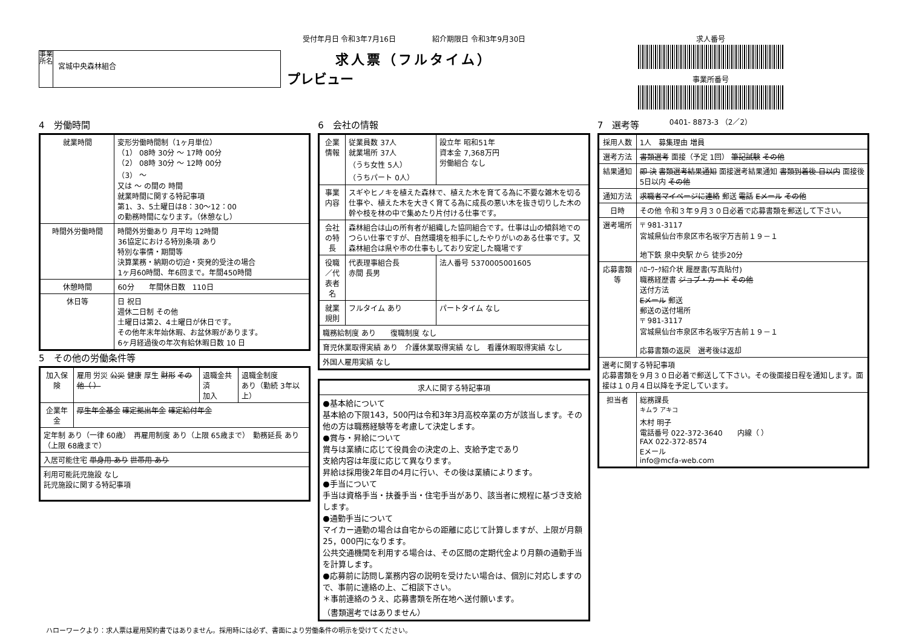事業所名
宮城中央森林組合
受付年月日 令和3年7月16日　　　　　紹介期限日 令和3年9月30日
求人票（フルタイム）
プレビュー
求人番号
事業所番号
0401- 8873-3 （2／2）
4　労働時間
| 就業時間 | 変形労働時間制（1ヶ月単位） （1） 08時 30分 ～ 17時 00分 （2） 08時 30分 ～ 12時 00分 （3） ～ 又は ～ の間の 時間 就業時間に関する特記事項 第1、3、5土曜日は8：30～12：00 の勤務時間になります。（休憩なし） |
| 時間外労働時間 | 時間外労働あり 月平均 12時間 36協定における特別条項 あり 特別な事情・期間等 決算業務・納期の切迫・突発的受注の場合 1ヶ月60時間、年6回まで。年間450時間 |
| 休憩時間 | 60分 年間休日数 110日 |
| 休日等 | 日 祝日 週休二日制 その他 土曜日は第2、4土曜日が休日です。 その他年末年始休暇、お盆休暇があります。 6ヶ月経過後の年次有給休暇日数 10 日 |
5　その他の労働条件等
| 加入保険 | 雇用 労災 公災 健康 厚生 財形 その他（ ） | 退職金共済 加入 | 退職金制度 あり（勤続 3年以上） |
| 企業年金 | 厚生年金基金 確定拠出年金 確定給付年金 | | |
| 定年制 あり（一律 60歳） 再雇用制度 あり（上限 65歳まで） 勤務延長 あり（上限 68歳まで） | | | |
| 入居可能住宅 単身用 あり 世帯用 あり | | | |
| 利用可能託児施設 なし 託児施設に関する特記事項 | | | |
6　会社の情報
| 企業情報 | 従業員数 37人 就業場所 37人 （うち女性 5人） （うちパート 0人） | 設立年 昭和51年 資本金 7,368万円 労働組合 なし |
| 事業内容 | スギやヒノキを植えた森林で、植えた木を育てる為に不要な雑木を切る仕事や、植えた木を大きく育てる為に成長の悪い木を抜き切りした木の幹や枝を林の中で集めたり片付ける仕事です。 | |
| 会社の特長 | 森林組合は山の所有者が組織した協同組合です。仕事は山の傾斜地でのつらい仕事ですが、自然環境を相手にしたやりがいのある仕事です。又森林組合は県や市の仕事もしており安定した職場です | |
| 役職／代表者名 | 代表理事組合長 赤間 長男 | 法人番号 5370005001605 |
| 就業規則 | フルタイム あり | パートタイム なし |
| 職務給制度 あり 復職制度 なし | | |
| 育児休業取得実績 あり 介護休業取得実績 なし 看護休暇取得実績 なし | | |
| 外国人雇用実績 なし | | |
| 求人に関する特記事項 |
| --- |
| ●基本給について 基本給の下限143，500円は令和3年3月高校卒業の方が該当します。その他の方は職務経験等を考慮して決定します。 ●賞与・昇給について 賞与は業績に応じて役員会の決定の上、支給予定であり 支給内容は年度に応じて異なります。 昇給は採用後2年目の4月に行い、その後は業績によります。 ●手当について 手当は資格手当・扶養手当・住宅手当があり、該当者に規程に基づき支給します。 ●通勤手当について マイカー通勤の場合は自宅からの距離に応じて計算しますが、上限が月額25，000円になります。 公共交通機関を利用する場合は、その区間の定期代金より月額の通勤手当を計算します。 ●応募前に訪問し業務内容の説明を受けたい場合は、個別に対応しますので、事前に連絡の上、ご相談下さい。 ＊事前連絡のうえ、応募書類を所在地へ送付願います。 （書類選考ではありません） |
7　選考等
| 採用人数 | 1人 募集理由 増員 |
| 選考方法 | 書類選考 面接（予定 1回） 筆記試験 その他 |
| 結果通知 | 即 決 書類選考結果通知 面接選考結果通知 書類到着後 日以内 面接後 5日以内 その他 |
| 通知方法 | 求職者マイページに連絡 郵送 電話 Eメール その他 |
| 日時 | その他 令和３年９月３０日必着で応募書類を郵送して下さい。 |
| 選考場所 | 〒 981-3117 宮城県仙台市泉区市名坂字万吉前１９－１ 地下鉄 泉中央駅 から 徒歩20分 |
| 応募書類等 | ﾊﾛｰﾜｰｸ紹介状 履歴書(写真貼付) 職務経歴書 ジョブ・カード その他 送付方法 Eメール 郵送 郵送の送付場所 〒 981-3117 宮城県仙台市泉区市名坂字万吉前１９－１ 応募書類の返戻 選考後は返却 |
| 選考に関する特記事項 応募書類を９月３０日必着で郵送して下さい。その後面接日程を通知します。面接は１０月４日以降を予定しています。 | |
| 担当者 | 総務課長 <sup>キムラ アキコ</sup> 木村 明子 電話番号 022-372-3640 内線（ ） FAX 022-372-8574 Eメール info@mcfa-web.com |
ハローワークより：求人票は雇用契約書ではありません。採用時には必ず、書面により労働条件の明示を受けてください。